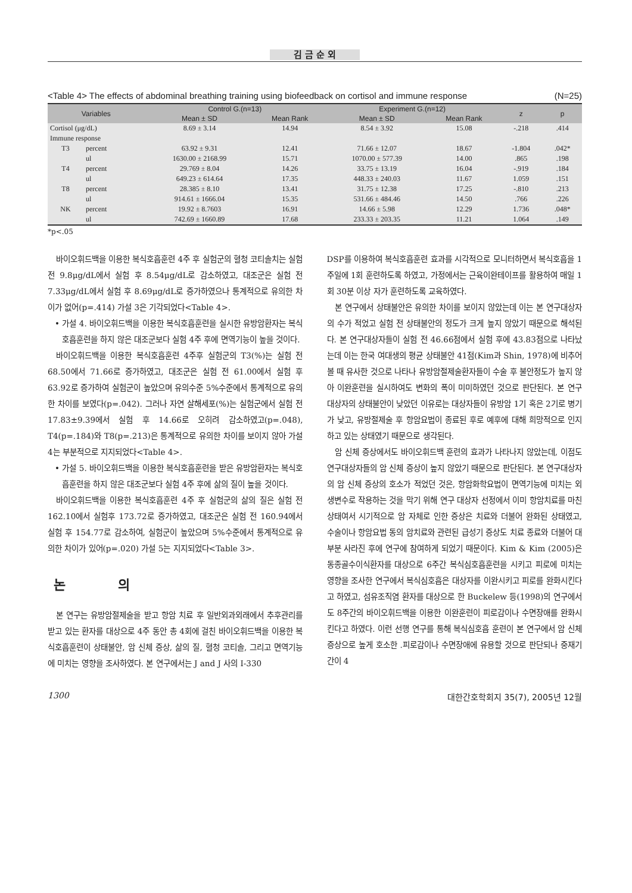김 금 순 외
<Table 4> The effects of abdominal breathing training using biofeedback on cortisol and immune response (N=25)
| Variables | | Control G.(n=13) | | Experiment G.(n=12) | | z | p |
| --- | --- | --- | --- | --- | --- | --- | --- |
| | | Mean ± SD | Mean Rank | Mean ± SD | Mean Rank | | |
| Cortisol (μg/dL) | | 8.69 ± 3.14 | 14.94 | 8.54 ± 3.92 | 15.08 | -.218 | .414 |
| Immune response | | | | | | | |
| T3 | percent | 63.92 ± 9.31 | 12.41 | 71.66 ± 12.07 | 18.67 | -1.804 | .042* |
| | ul | 1630.00 ± 2168.99 | 15.71 | 1070.00 ± 577.39 | 14.00 | .865 | .198 |
| T4 | percent | 29.769 ± 8.04 | 14.26 | 33.75 ± 13.19 | 16.04 | -.919 | .184 |
| | ul | 649.23 ± 614.64 | 17.35 | 448.33 ± 240.03 | 11.67 | 1.059 | .151 |
| T8 | percent | 28.385 ± 8.10 | 13.41 | 31.75 ± 12.38 | 17.25 | -.810 | .213 |
| | ul | 914.61 ± 1666.04 | 15.35 | 531.66 ± 484.46 | 14.50 | .766 | .226 |
| NK | percent | 19.92 ± 8.7603 | 16.91 | 14.66 ± 5.98 | 12.29 | 1.736 | .048* |
| | ul | 742.69 ± 1660.89 | 17.68 | 233.33 ± 203.35 | 11.21 | 1.064 | .149 |
*p<.05
바이오휘드백을 이용한 복식호흡훈련 4주 후 실험군의 혈청 코티솔치는 실험 전 9.8μg/dL에서 실험 후 8.54μg/dL로 감소하였고, 대조군은 실험 전 7.33μg/dL에서 실험 후 8.69μg/dL로 증가하였으나 통계적으로 유의한 차이가 없어(p=.414) 가설 3은 기각되었다<Table 4>.
• 가설 4. 바이오휘드백을 이용한 복식호흡훈련을 실시한 유방암환자는 복식호흡훈련을 하지 않은 대조군보다 실험 4주 후에 면역기능이 높을 것이다.
바이오휘드백을 이용한 복식호흡훈련 4주후 실험군의 T3(%)는 실험 전 68.50에서 71.66로 증가하였고, 대조군은 실험 전 61.00에서 실험 후 63.92로 증가하여 실험군이 높았으며 유의수준 5%수준에서 통계적으로 유의한 차이를 보였다(p=.042). 그러나 자연 살해세포(%)는 실험군에서 실험 전 17.83±9.39에서 실험 후 14.66로 오히려 감소하였고(p=.048), T4(p=.184)와 T8(p=.213)은 통계적으로 유의한 차이를 보이지 않아 가설 4는 부분적으로 지지되었다<Table 4>.
• 가설 5. 바이오휘드백을 이용한 복식호흡훈련을 받은 유방암환자는 복식호흡훈련을 하지 않은 대조군보다 실험 4주 후에 삶의 질이 높을 것이다.
바이오휘드백을 이용한 복식호흡훈련 4주 후 실험군의 삶의 질은 실험 전 162.10에서 실험후 173.72로 증가하였고, 대조군은 실험 전 160.94에서 실험 후 154.77로 감소하여, 실험군이 높았으며 5%수준에서 통계적으로 유의한 차이가 있어(p=.020) 가설 5는 지지되었다<Table 3>.
논 의
본 연구는 유방암절제술을 받고 항암 치료 후 일반외과외래에서 추후관리를 받고 있는 환자를 대상으로 4주 동안 총 4회에 걸친 바이오휘드백을 이용한 복식호흡훈련이 상태불안, 암 신체 증상, 삶의 질, 혈청 코티솔, 그리고 면역기능에 미치는 영향을 조사하였다. 본 연구에서는 J and J 사의 I-330
DSP를 이용하여 복식호흡훈련 효과를 시각적으로 모니터하면서 복식호흡을 1주일에 1회 훈련하도록 하였고, 가정에서는 근육이완테이프를 활용하여 매일 1회 30분 이상 자가 훈련하도록 교육하였다.
본 연구에서 상태불안은 유의한 차이를 보이지 않았는데 이는 본 연구대상자의 수가 적었고 실험 전 상태불안의 정도가 크게 높지 않았기 때문으로 해석된다. 본 연구대상자들이 실험 전 46.66점에서 실험 후에 43.83점으로 나타났는데 이는 한국 여대생의 평균 상태불안 41점(Kim과 Shin, 1978)에 비추어볼 때 유사한 것으로 나타나 유방암절제술환자들이 수술 후 불안정도가 높지 않아 이완훈련을 실시하여도 변화의 폭이 미미하였던 것으로 판단된다. 본 연구 대상자의 상태불안이 낮았던 이유로는 대상자들이 유방암 1기 혹은 2기로 병기가 낮고, 유방절제술 후 항암요법이 종료된 후로 예후에 대해 희망적으로 인지하고 있는 상태였기 때문으로 생각된다.
암 신체 증상에서도 바이오휘드백 훈련의 효과가 나타나지 않았는데, 이점도 연구대상자들의 암 신체 증상이 높지 않았기 때문으로 판단된다. 본 연구대상자의 암 신체 증상의 호소가 적었던 것은, 항암화학요법이 면역기능에 미치는 외생변수로 작용하는 것을 막기 위해 연구 대상자 선정에서 이미 항암치료를 마친 상태여서 시기적으로 암 자체로 인한 증상은 치료와 더불어 완화된 상태였고, 수술이나 항암요법 동의 암치료와 관련된 급성기 증상도 치료 종료와 더불어 대부분 사라진 후에 연구에 참여하게 되었기 때문이다. Kim & Kim (2005)은 동종골수이식환자를 대상으로 6주간 복식심호흡훈련을 시키고 피로에 미치는 영향을 조사한 연구에서 복식심호흡은 대상자를 이완시키고 피로를 완화시킨다고 하였고, 섬유조직염 환자를 대상으로 한 Buckelew 등(1998)의 연구에서도 8주간의 바이오휘드백을 이용한 이완훈련이 피로감이나 수면장애를 완화시킨다고 하였다. 이런 선행 연구를 통해 복식심호흡 훈련이 본 연구에서 암 신체 증상으로 높게 호소한 .피로감이나 수면장애에 유용할 것으로 판단되나 중재기간이 4
1300 대한간호학회지 35(7), 2005년 12월